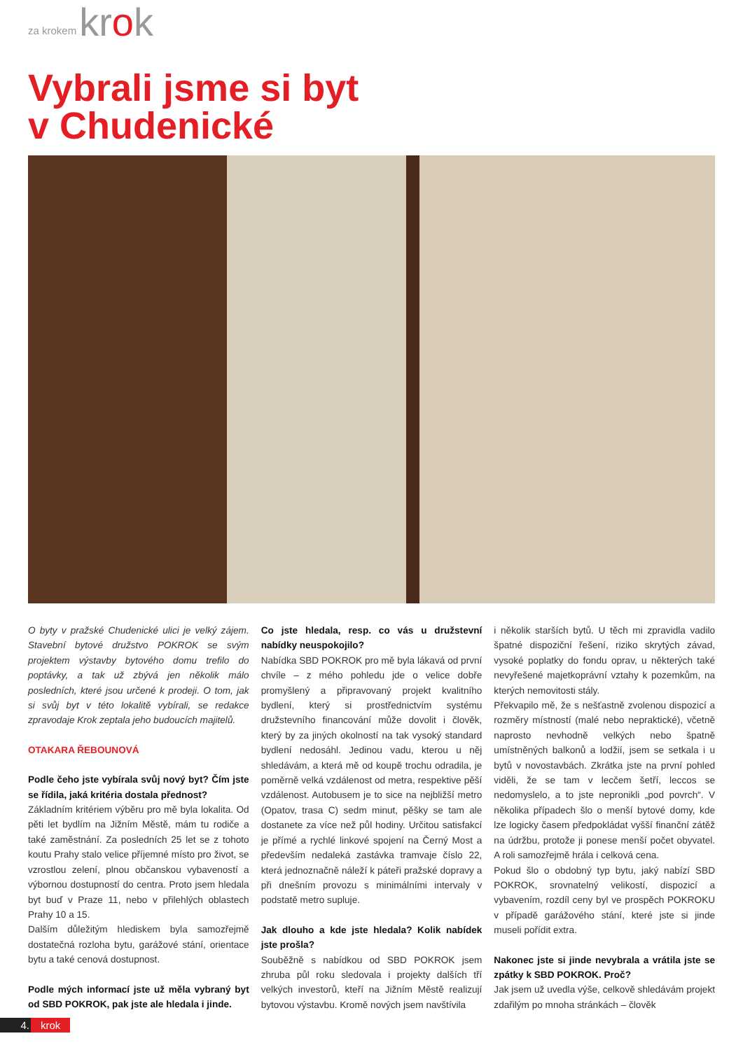za krokem krok
Vybrali jsme si byt
v Chudenické
O byty v pražské Chudenické ulici je velký zájem. Stavební bytové družstvo POKROK se svým projektem výstavby bytového domu trefilo do poptávky, a tak už zbývá jen několik málo posledních, které jsou určené k prodeji. O tom, jak si svůj byt v této lokalitě vybírali, se redakce zpravodaje Krok zeptala jeho budoucích majitelů.
OTAKARA ŘEBOUNOVÁ
Podle čeho jste vybírala svůj nový byt? Čím jste se řídila, jaká kritéria dostala přednost?
Základním kritériem výběru pro mě byla lokalita. Od pěti let bydlím na Jižním Městě, mám tu rodiče a také zaměstnání. Za posledních 25 let se z tohoto koutu Prahy stalo velice příjemné místo pro život, se vzrostlou zelení, plnou občanskou vybaveností a výbornou dostupností do centra. Proto jsem hledala byt buď v Praze 11, nebo v přilehlých oblastech Prahy 10 a 15.
Dalším důležitým hlediskem byla samozřejmě dostatečná rozloha bytu, garážové stání, orientace bytu a také cenová dostupnost.
Podle mých informací jste už měla vybraný byt od SBD POKROK, pak jste ale hledala i jinde.
Co jste hledala, resp. co vás u družstevní nabídky neuspokojilo?
Nabídka SBD POKROK pro mě byla lákavá od první chvíle – z mého pohledu jde o velice dobře promyšlený a připravovaný projekt kvalitního bydlení, který si prostřednictvím systému družstevního financování může dovolit i člověk, který by za jiných okolností na tak vysoký standard bydlení nedosáhl. Jedinou vadu, kterou u něj shledávám, a která mě od koupě trochu odradila, je poměrně velká vzdálenost od metra, respektive pěší vzdálenost. Autobusem je to sice na nejbližší metro (Opatov, trasa C) sedm minut, pěšky se tam ale dostanete za více než půl hodiny. Určitou satisfakcí je přímé a rychlé linkové spojení na Černý Most a především nedaleká zastávka tramvaje číslo 22, která jednoznačně náleží k páteři pražské dopravy a při dnešním provozu s minimálními intervaly v podstatě metro supluje.
Jak dlouho a kde jste hledala? Kolik nabídek jste prošla?
Souběžně s nabídkou od SBD POKROK jsem zhruba půl roku sledovala i projekty dalších tří velkých investorů, kteří na Jižním Městě realizují bytovou výstavbu. Kromě nových jsem navštívila
i několik starších bytů. U těch mi zpravidla vadilo špatné dispoziční řešení, riziko skrytých závad, vysoké poplatky do fondu oprav, u některých také nevyřešené majetkoprávní vztahy k pozemkům, na kterých nemovitosti stály.
Překvapilo mě, že s nešťastně zvolenou dispozicí a rozměry místností (malé nebo nepraktické), včetně naprosto nevhodně velkých nebo špatně umístněných balkonů a lodžií, jsem se setkala i u bytů v novostavbách. Zkrátka jste na první pohled viděli, že se tam v lecčem šetří, leccos se nedomyslelo, a to jste nepronikli „pod povrch“. V několika případech šlo o menší bytové domy, kde lze logicky časem předpokládat vyšší finanční zátěž na údržbu, protože ji ponese menší počet obyvatel. A roli samozřejmě hrála i celková cena.
Pokud šlo o obdobný typ bytu, jaký nabízí SBD POKROK, srovnatelný velikostí, dispozicí a vybavením, rozdíl ceny byl ve prospěch POKROKU v případě garážového stání, které jste si jinde museli pořídit extra.
Nakonec jste si jinde nevybrala a vrátila jste se zpátky k SBD POKROK. Proč?
Jak jsem už uvedla výše, celkově shledávám projekt zdařilým po mnoha stránkách – člověk
4. krok